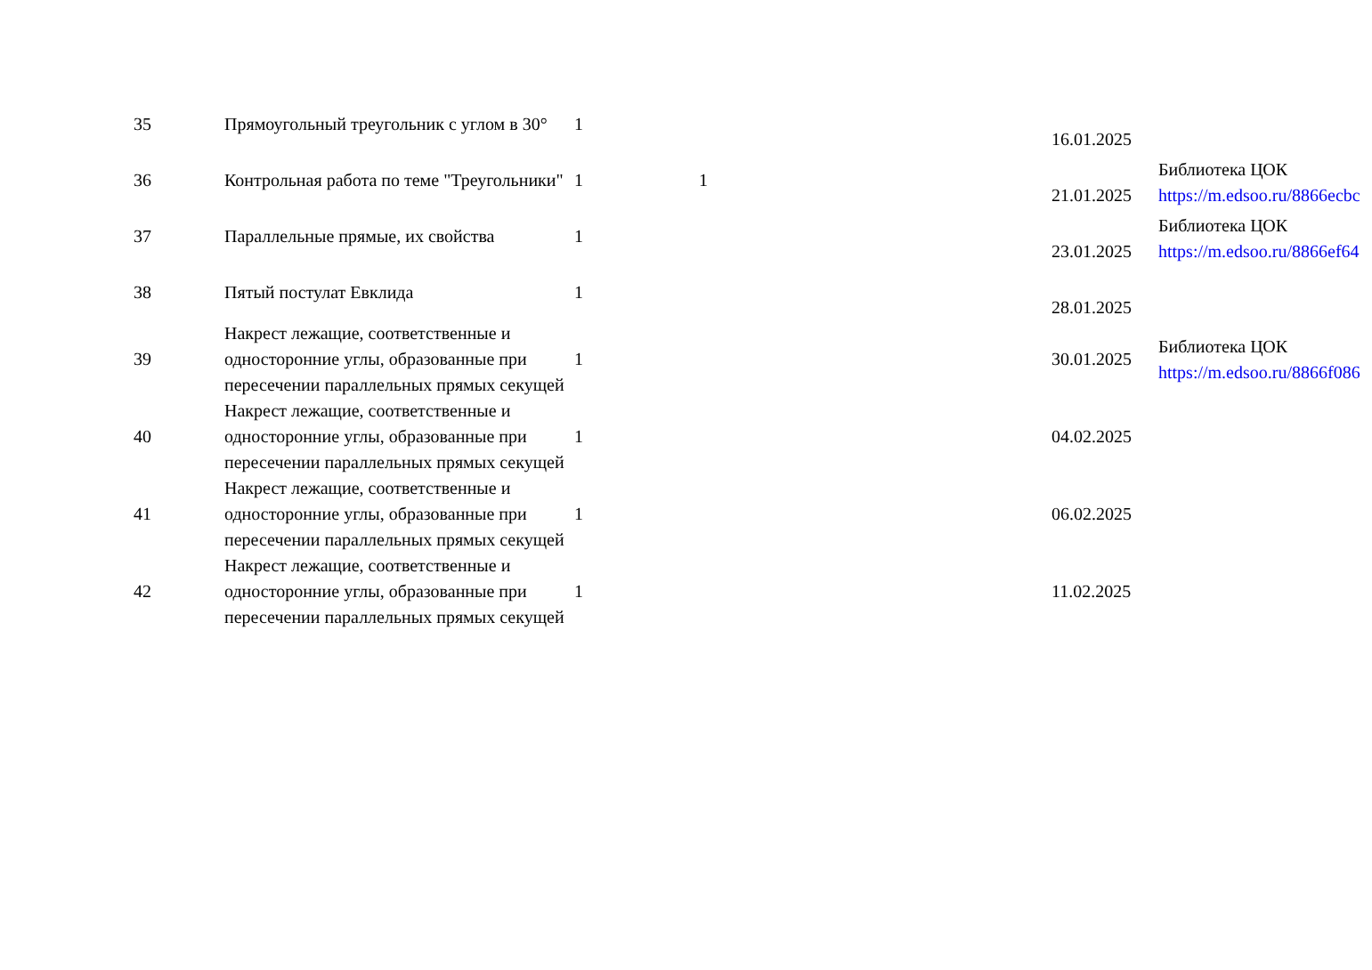| 35 | Прямоугольный треугольник с углом в 30° | 1 | | | 16.01.2025 | |
| 36 | Контрольная работа по теме "Треугольники" | 1 | 1 | | 21.01.2025 | Библиотека ЦОК https://m.edsoo.ru/8866ecbc |
| 37 | Параллельные прямые, их свойства | 1 | | | 23.01.2025 | Библиотека ЦОК https://m.edsoo.ru/8866ef64 |
| 38 | Пятый постулат Евклида | 1 | | | 28.01.2025 | |
| 39 | Накрест лежащие, соответственные и односторонние углы, образованные при пересечении параллельных прямых секущей | 1 | | | 30.01.2025 | Библиотека ЦОК https://m.edsoo.ru/8866f086 |
| 40 | Накрест лежащие, соответственные и односторонние углы, образованные при пересечении параллельных прямых секущей | 1 | | | 04.02.2025 | |
| 41 | Накрест лежащие, соответственные и односторонние углы, образованные при пересечении параллельных прямых секущей | 1 | | | 06.02.2025 | |
| 42 | Накрест лежащие, соответственные и односторонние углы, образованные при пересечении параллельных прямых секущей | 1 | | | 11.02.2025 | |